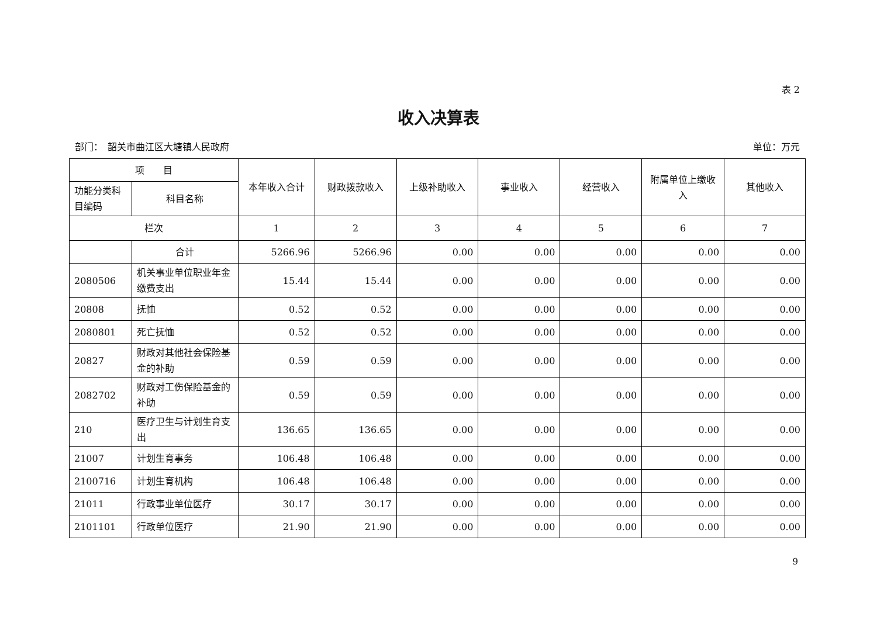表 2
收入决算表
部门：　韶关市曲江区大塘镇人民政府 单位：万元
| 项 目 | | 本年收入合计 | 财政拨款收入 | 上级补助收入 | 事业收入 | 经营收入 | 附属单位上缴收入 | 其他收入 |
| --- | --- | --- | --- | --- | --- | --- | --- | --- |
| 功能分类科目编码 | 科目名称 | | | | | | | |
| 栏次 | | 1 | 2 | 3 | 4 | 5 | 6 | 7 |
| | 合计 | 5266.96 | 5266.96 | 0.00 | 0.00 | 0.00 | 0.00 | 0.00 |
| 2080506 | 机关事业单位职业年金缴费支出 | 15.44 | 15.44 | 0.00 | 0.00 | 0.00 | 0.00 | 0.00 |
| 20808 | 抚恤 | 0.52 | 0.52 | 0.00 | 0.00 | 0.00 | 0.00 | 0.00 |
| 2080801 | 死亡抚恤 | 0.52 | 0.52 | 0.00 | 0.00 | 0.00 | 0.00 | 0.00 |
| 20827 | 财政对其他社会保险基金的补助 | 0.59 | 0.59 | 0.00 | 0.00 | 0.00 | 0.00 | 0.00 |
| 2082702 | 财政对工伤保险基金的补助 | 0.59 | 0.59 | 0.00 | 0.00 | 0.00 | 0.00 | 0.00 |
| 210 | 医疗卫生与计划生育支出 | 136.65 | 136.65 | 0.00 | 0.00 | 0.00 | 0.00 | 0.00 |
| 21007 | 计划生育事务 | 106.48 | 106.48 | 0.00 | 0.00 | 0.00 | 0.00 | 0.00 |
| 2100716 | 计划生育机构 | 106.48 | 106.48 | 0.00 | 0.00 | 0.00 | 0.00 | 0.00 |
| 21011 | 行政事业单位医疗 | 30.17 | 30.17 | 0.00 | 0.00 | 0.00 | 0.00 | 0.00 |
| 2101101 | 行政单位医疗 | 21.90 | 21.90 | 0.00 | 0.00 | 0.00 | 0.00 | 0.00 |
9